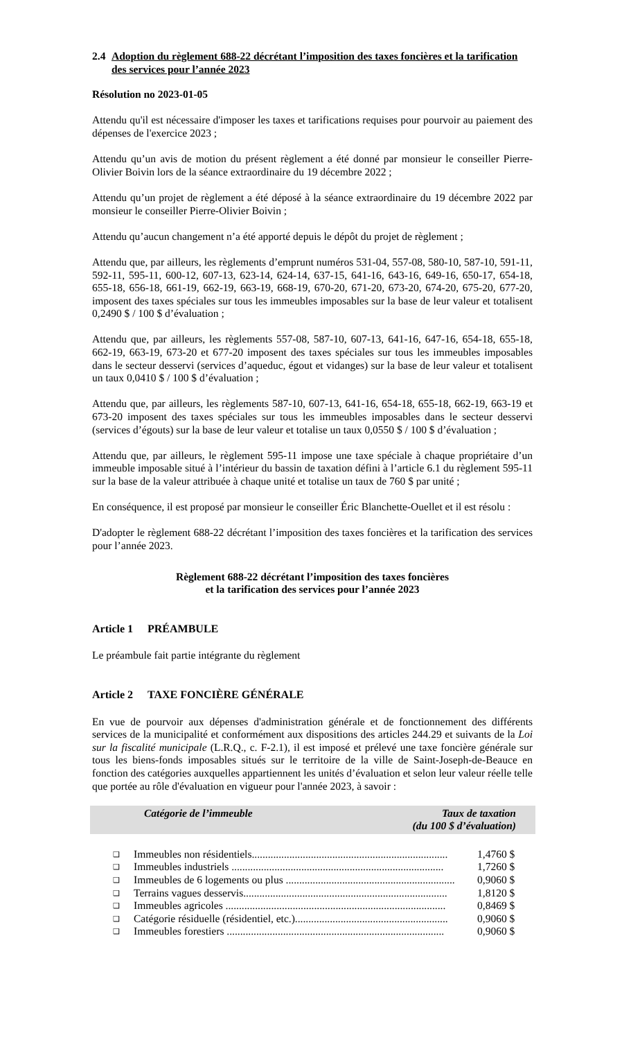2.4 Adoption du règlement 688-22 décrétant l’imposition des taxes foncières et la tarification des services pour l’année 2023
Résolution no 2023-01-05
Attendu qu'il est nécessaire d'imposer les taxes et tarifications requises pour pourvoir au paiement des dépenses de l'exercice 2023 ;
Attendu qu’un avis de motion du présent règlement a été donné par monsieur le conseiller Pierre-Olivier Boivin lors de la séance extraordinaire du 19 décembre 2022 ;
Attendu qu’un projet de règlement a été déposé à la séance extraordinaire du 19 décembre 2022 par monsieur le conseiller Pierre-Olivier Boivin ;
Attendu qu’aucun changement n’a été apporté depuis le dépôt du projet de règlement ;
Attendu que, par ailleurs, les règlements d’emprunt numéros 531-04, 557-08, 580-10, 587-10, 591-11, 592-11, 595-11, 600-12, 607-13, 623-14, 624-14, 637-15, 641-16, 643-16, 649-16, 650-17, 654-18, 655-18, 656-18, 661-19, 662-19, 663-19, 668-19, 670-20, 671-20, 673-20, 674-20, 675-20, 677-20, imposent des taxes spéciales sur tous les immeubles imposables sur la base de leur valeur et totalisent 0,2490 $ / 100 $ d’évaluation ;
Attendu que, par ailleurs, les règlements 557-08, 587-10, 607-13, 641-16, 647-16, 654-18, 655-18, 662-19, 663-19, 673-20 et 677-20 imposent des taxes spéciales sur tous les immeubles imposables dans le secteur desservi (services d’aqueduc, égout et vidanges) sur la base de leur valeur et totalisent un taux 0,0410 $ / 100 $ d’évaluation ;
Attendu que, par ailleurs, les règlements 587-10, 607-13, 641-16, 654-18, 655-18, 662-19, 663-19 et 673-20 imposent des taxes spéciales sur tous les immeubles imposables dans le secteur desservi (services d’égouts) sur la base de leur valeur et totalise un taux 0,0550 $ / 100 $ d’évaluation ;
Attendu que, par ailleurs, le règlement 595-11 impose une taxe spéciale à chaque propriétaire d’un immeuble imposable situé à l’intérieur du bassin de taxation défini à l’article 6.1 du règlement 595-11 sur la base de la valeur attribuée à chaque unité et totalise un taux de 760 $ par unité ;
En conséquence, il est proposé par monsieur le conseiller Éric Blanchette-Ouellet et il est résolu :
D'adopter le règlement 688-22 décrétant l’imposition des taxes foncières et la tarification des services pour l’année 2023.
Règlement 688-22 décrétant l’imposition des taxes foncières
et la tarification des services pour l’année 2023
Article 1 PRÉAMBULE
Le préambule fait partie intégrante du règlement
Article 2 TAXE FONCIÈRE GÉNÉRALE
En vue de pourvoir aux dépenses d'administration générale et de fonctionnement des différents services de la municipalité et conformément aux dispositions des articles 244.29 et suivants de la Loi sur la fiscalité municipale (L.R.Q., c. F-2.1), il est imposé et prélevé une taxe foncière générale sur tous les biens-fonds imposables situés sur le territoire de la ville de Saint-Joseph-de-Beauce en fonction des catégories auxquelles appartiennent les unités d’évaluation et selon leur valeur réelle telle que portée au rôle d'évaluation en vigueur pour l'année 2023, à savoir :
| Catégorie de l’immeuble | Taux de taxation (du 100 $ d’évaluation) |
| --- | --- |
❑ Immeubles non résidentiels......................................................................... 1,4760 $
❑ Immeubles industriels ............................................................................... 1,7260 $
❑ Immeubles de 6 logements ou plus ............................................................... 0,9060 $
❑ Terrains vagues desservis............................................................................ 1,8120 $
❑ Immeubles agricoles .................................................................................. 0,8469 $
❑ Catégorie résiduelle (résidentiel, etc.)......................................................... 0,9060 $
❑ Immeubles forestiers ................................................................................. 0,9060 $